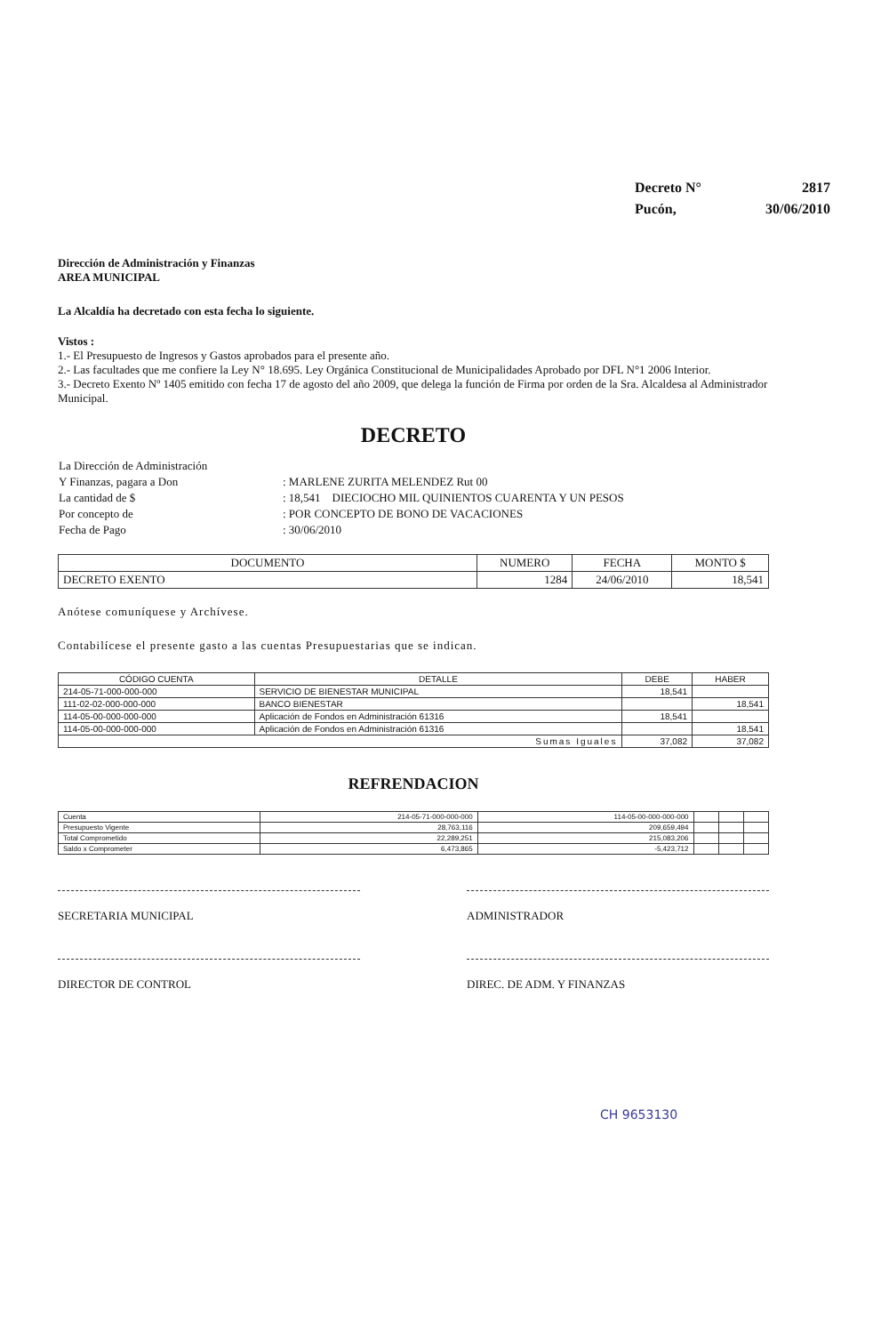| Decreto N° | 2817 |
| Pucón, | 30/06/2010 |
Dirección de Administración y Finanzas
AREA MUNICIPAL
La Alcaldía ha decretado con esta fecha lo siguiente.
Vistos :
1.- El Presupuesto de Ingresos y Gastos aprobados para el presente año.
2.- Las facultades que me confiere la Ley N° 18.695. Ley Orgánica Constitucional de Municipalidades Aprobado por DFL N°1 2006 Interior.
3.- Decreto Exento Nº 1405 emitido con fecha 17 de agosto del año 2009, que delega la función de Firma por orden de la Sra. Alcaldesa al Administrador Municipal.
DECRETO
| La Dirección de Administración | |
| Y Finanzas, pagara a Don | : MARLENE ZURITA MELENDEZ Rut 00 |
| La cantidad de $ | : 18,541 DIECIOCHO MIL QUINIENTOS CUARENTA Y UN PESOS |
| Por concepto de | : POR CONCEPTO DE BONO DE VACACIONES |
| Fecha de Pago | : 30/06/2010 |
| DOCUMENTO | NUMERO | FECHA | MONTO $ |
| --- | --- | --- | --- |
| DECRETO EXENTO | 1284 | 24/06/2010 | 18,541 |
Anótese comuníquese y Archívese.
Contabilícese el presente gasto a las cuentas Presupuestarias que se indican.
| CÓDIGO CUENTA | DETALLE | DEBE | HABER |
| --- | --- | --- | --- |
| 214-05-71-000-000-000 | SERVICIO DE BIENESTAR MUNICIPAL | 18,541 | |
| 111-02-02-000-000-000 | BANCO BIENESTAR | | 18,541 |
| 114-05-00-000-000-000 | Aplicación de Fondos en Administración 61316 | 18,541 | |
| 114-05-00-000-000-000 | Aplicación de Fondos en Administración 61316 | | 18,541 |
| Sumas Iguales | | 37,082 | 37,082 |
REFRENDACION
| Cuenta | 214-05-71-000-000-000 | 114-05-00-000-000-000 | | | |
| Presupuesto Vigente | 28,763,116 | 209,659,494 | | | |
| Total Comprometido | 22,289,251 | 215,083,206 | | | |
| Saldo x Comprometer | 6,473,865 | -5,423,712 | | | |
SECRETARIA MUNICIPAL ADMINISTRADOR
DIRECTOR DE CONTROL DIREC. DE ADM. Y FINANZAS
CH 9653130